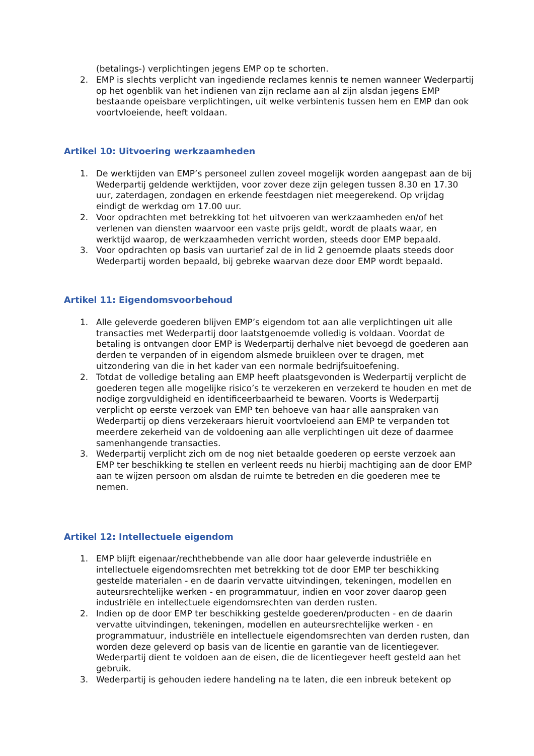(betalings-) verplichtingen jegens EMP op te schorten.
2. EMP is slechts verplicht van ingediende reclames kennis te nemen wanneer Wederpartij op het ogenblik van het indienen van zijn reclame aan al zijn alsdan jegens EMP bestaande opeisbare verplichtingen, uit welke verbintenis tussen hem en EMP dan ook voortvloeiende, heeft voldaan.
Artikel 10: Uitvoering werkzaamheden
1. De werktijden van EMP’s personeel zullen zoveel mogelijk worden aangepast aan de bij Wederpartij geldende werktijden, voor zover deze zijn gelegen tussen 8.30 en 17.30 uur, zaterdagen, zondagen en erkende feestdagen niet meegerekend. Op vrijdag eindigt de werkdag om 17.00 uur.
2. Voor opdrachten met betrekking tot het uitvoeren van werkzaamheden en/of het verlenen van diensten waarvoor een vaste prijs geldt, wordt de plaats waar, en werktijd waarop, de werkzaamheden verricht worden, steeds door EMP bepaald.
3. Voor opdrachten op basis van uurtarief zal de in lid 2 genoemde plaats steeds door Wederpartij worden bepaald, bij gebreke waarvan deze door EMP wordt bepaald.
Artikel 11: Eigendomsvoorbehoud
1. Alle geleverde goederen blijven EMP’s eigendom tot aan alle verplichtingen uit alle transacties met Wederpartij door laatstgenoemde volledig is voldaan. Voordat de betaling is ontvangen door EMP is Wederpartij derhalve niet bevoegd de goederen aan derden te verpanden of in eigendom alsmede bruikleen over te dragen, met uitzondering van die in het kader van een normale bedrijfsuitoefening.
2. Totdat de volledige betaling aan EMP heeft plaatsgevonden is Wederpartij verplicht de goederen tegen alle mogelijke risico’s te verzekeren en verzekerd te houden en met de nodige zorgvuldigheid en identificeerbaarheid te bewaren. Voorts is Wederpartij verplicht op eerste verzoek van EMP ten behoeve van haar alle aanspraken van Wederpartij op diens verzekeraars hieruit voortvloeiend aan EMP te verpanden tot meerdere zekerheid van de voldoening aan alle verplichtingen uit deze of daarmee samenhangende transacties.
3. Wederpartij verplicht zich om de nog niet betaalde goederen op eerste verzoek aan EMP ter beschikking te stellen en verleent reeds nu hierbij machtiging aan de door EMP aan te wijzen persoon om alsdan de ruimte te betreden en die goederen mee te nemen.
Artikel 12: Intellectuele eigendom
1. EMP blijft eigenaar/rechthebbende van alle door haar geleverde industriële en intellectuele eigendomsrechten met betrekking tot de door EMP ter beschikking gestelde materialen - en de daarin vervatte uitvindingen, tekeningen, modellen en auteursrechtelijke werken - en programmatuur, indien en voor zover daarop geen industriële en intellectuele eigendomsrechten van derden rusten.
2. Indien op de door EMP ter beschikking gestelde goederen/producten - en de daarin vervatte uitvindingen, tekeningen, modellen en auteursrechtelijke werken - en programmatuur, industriële en intellectuele eigendomsrechten van derden rusten, dan worden deze geleverd op basis van de licentie en garantie van de licentiegever. Wederpartij dient te voldoen aan de eisen, die de licentiegever heeft gesteld aan het gebruik.
3. Wederpartij is gehouden iedere handeling na te laten, die een inbreuk betekent op